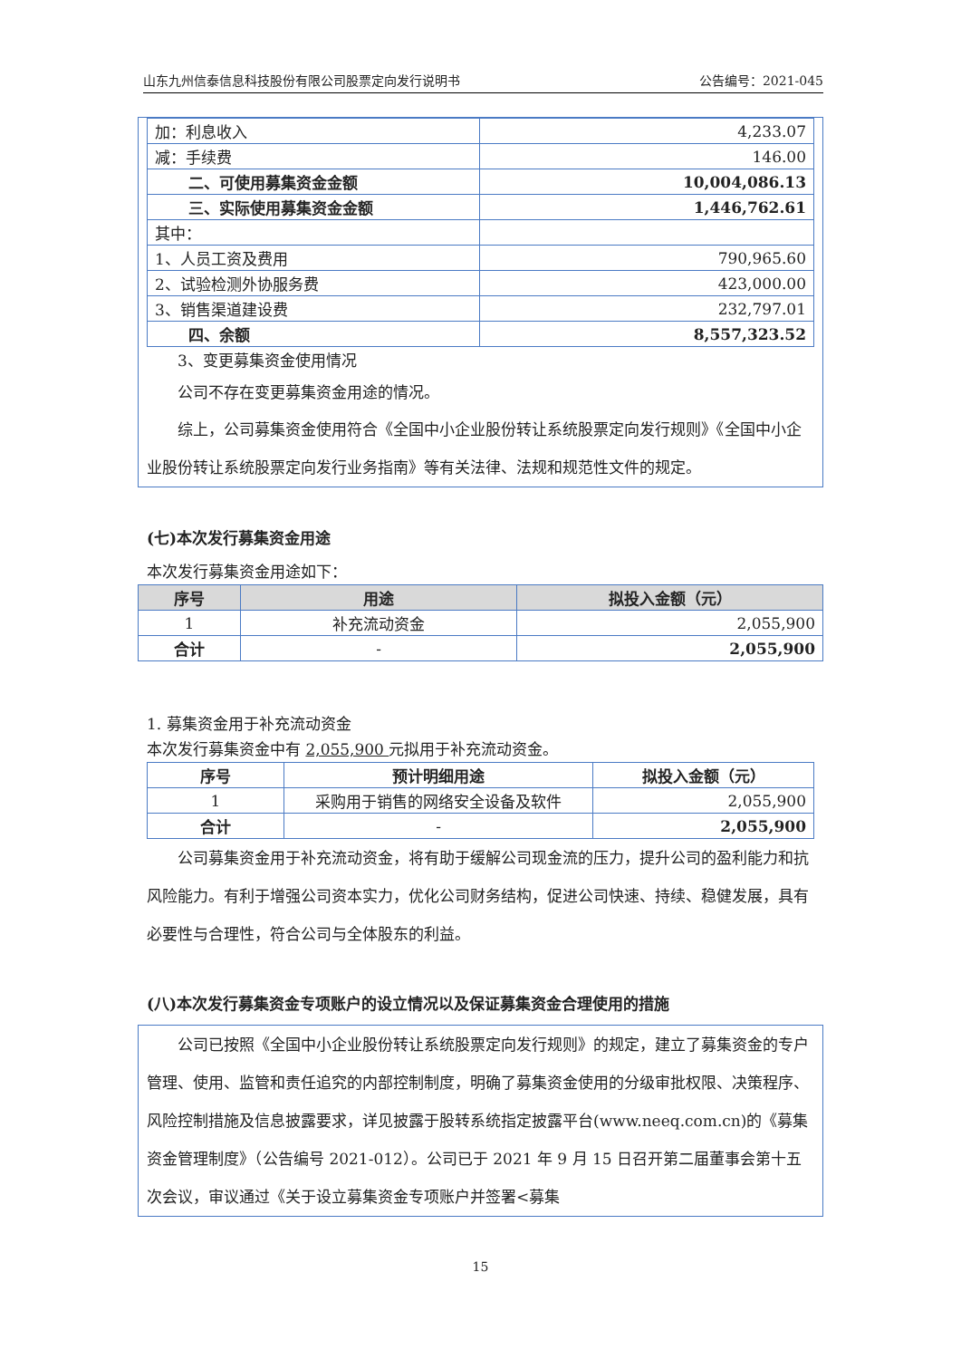山东九州信泰信息科技股份有限公司股票定向发行说明书 公告编号：2021-045
| 加：利息收入 | 4,233.07 |
| 减：手续费 | 146.00 |
| 二、可使用募集资金金额 | 10,004,086.13 |
| 三、实际使用募集资金金额 | 1,446,762.61 |
| 其中： | |
| 1、人员工资及费用 | 790,965.60 |
| 2、试验检测外协服务费 | 423,000.00 |
| 3、销售渠道建设费 | 232,797.01 |
| 四、余额 | 8,557,323.52 |
3、变更募集资金使用情况
公司不存在变更募集资金用途的情况。
综上，公司募集资金使用符合《全国中小企业股份转让系统股票定向发行规则》《全国中小企业股份转让系统股票定向发行业务指南》等有关法律、法规和规范性文件的规定。
(七)本次发行募集资金用途
本次发行募集资金用途如下：
| 序号 | 用途 | 拟投入金额（元） |
| --- | --- | --- |
| 1 | 补充流动资金 | 2,055,900 |
| 合计 | - | 2,055,900 |
1. 募集资金用于补充流动资金
本次发行募集资金中有 2,055,900 元拟用于补充流动资金。
| 序号 | 预计明细用途 | 拟投入金额（元） |
| --- | --- | --- |
| 1 | 采购用于销售的网络安全设备及软件 | 2,055,900 |
| 合计 | - | 2,055,900 |
公司募集资金用于补充流动资金，将有助于缓解公司现金流的压力，提升公司的盈利能力和抗风险能力。有利于增强公司资本实力，优化公司财务结构，促进公司快速、持续、稳健发展，具有必要性与合理性，符合公司与全体股东的利益。
(八)本次发行募集资金专项账户的设立情况以及保证募集资金合理使用的措施
公司已按照《全国中小企业股份转让系统股票定向发行规则》的规定，建立了募集资金的专户管理、使用、监管和责任追究的内部控制制度，明确了募集资金使用的分级审批权限、决策程序、风险控制措施及信息披露要求，详见披露于股转系统指定披露平台(www.neeq.com.cn)的《募集资金管理制度》（公告编号 2021-012）。公司已于 2021 年 9 月 15 日召开第二届董事会第十五次会议，审议通过《关于设立募集资金专项账户并签署<募集
15